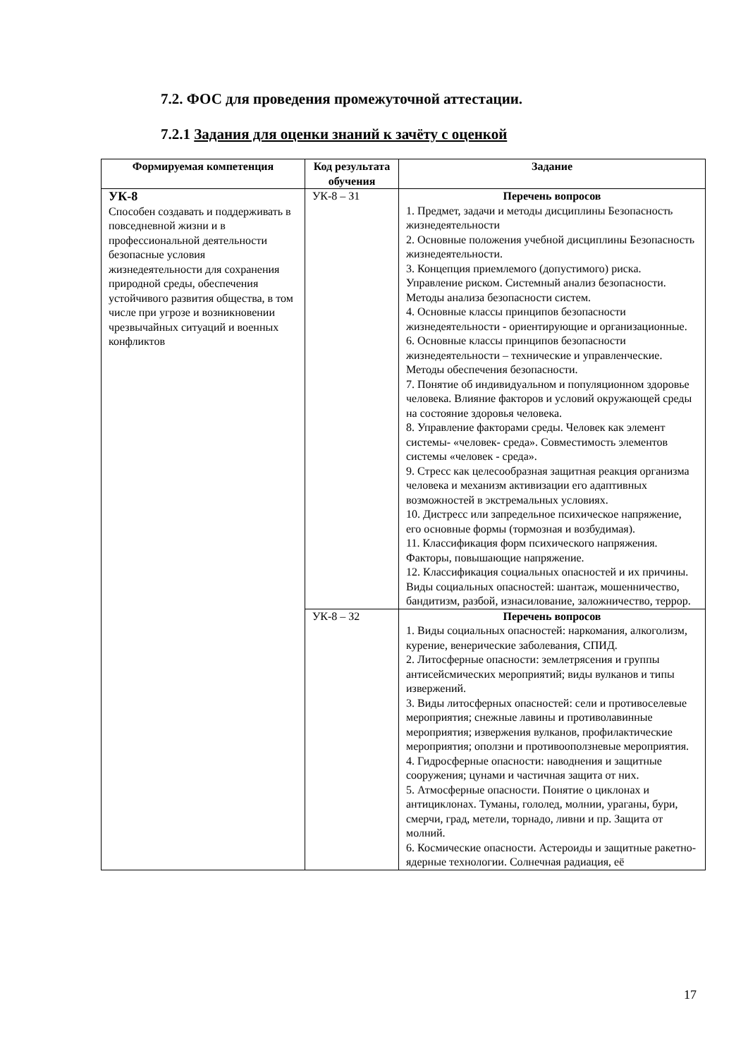7.2. ФОС для проведения промежуточной аттестации.
7.2.1 Задания для оценки знаний к зачёту с оценкой
| Формируемая компетенция | Код результата обучения | Задание |
| --- | --- | --- |
| УК-8 Способен создавать и поддерживать в повседневной жизни и в профессиональной деятельности безопасные условия жизнедеятельности для сохранения природной среды, обеспечения устойчивого развития общества, в том числе при угрозе и возникновении чрезвычайных ситуаций и военных конфликтов | УК-8 – З1 | Перечень вопросов 1. Предмет, задачи и методы дисциплины Безопасность жизнедеятельности 2. Основные положения учебной дисциплины Безопасность жизнедеятельности. 3. Концепция приемлемого (допустимого) риска. Управление риском. Системный анализ безопасности. Методы анализа безопасности систем. 4. Основные классы принципов безопасности жизнедеятельности - ориентирующие и организационные. 6. Основные классы принципов безопасности жизнедеятельности – технические и управленческие. Методы обеспечения безопасности. 7. Понятие об индивидуальном и популяционном здоровье человека. Влияние факторов и условий окружающей среды на состояние здоровья человека. 8. Управление факторами среды. Человек как элемент системы- «человек- среда». Совместимость элементов системы «человек - среда». 9. Стресс как целесообразная защитная реакция организма человека и механизм активизации его адаптивных возможностей в экстремальных условиях. 10. Дистресс или запредельное психическое напряжение, его основные формы (тормозная и возбудимая). 11. Классификация форм психического напряжения. Факторы, повышающие напряжение. 12. Классификация социальных опасностей и их причины. Виды социальных опасностей: шантаж, мошенничество, бандитизм, разбой, изнасилование, заложничество, террор. |
| | УК-8 – З2 | Перечень вопросов 1. Виды социальных опасностей: наркомания, алкоголизм, курение, венерические заболевания, СПИД. 2. Литосферные опасности: землетрясения и группы антисейсмических мероприятий; виды вулканов и типы извержений. 3. Виды литосферных опасностей: сели и противоселевые мероприятия; снежные лавины и противолавинные мероприятия; извержения вулканов, профилактические мероприятия; оползни и противооползневые мероприятия. 4. Гидросферные опасности: наводнения и защитные сооружения; цунами и частичная защита от них. 5. Атмосферные опасности. Понятие о циклонах и антициклонах. Туманы, гололед, молнии, ураганы, бури, смерчи, град, метели, торнадо, ливни и пр. Защита от молний. 6. Космические опасности. Астероиды и защитные ракетно-ядерные технологии. Солнечная радиация, её |
17